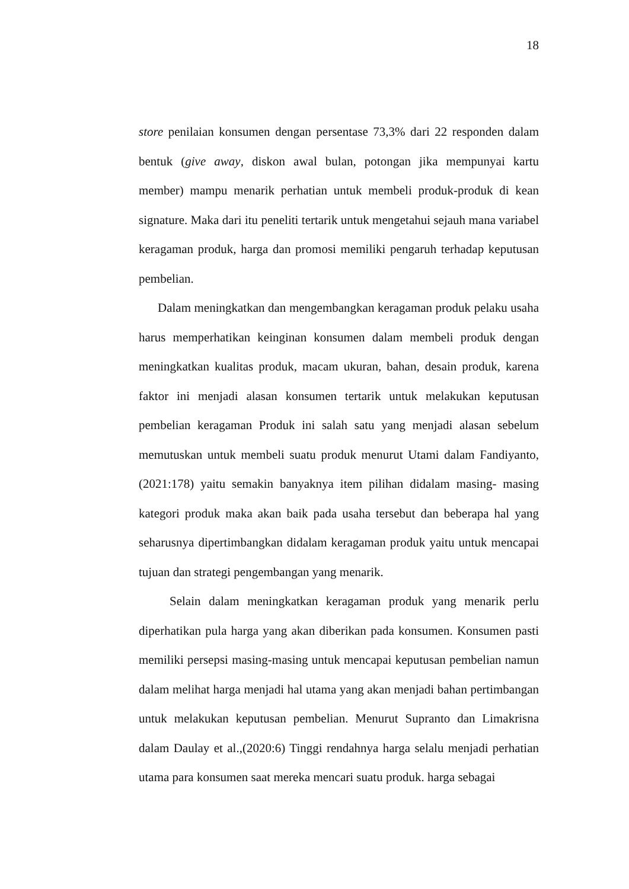18
store penilaian konsumen dengan persentase 73,3% dari 22 responden dalam bentuk (give away, diskon awal bulan, potongan jika mempunyai kartu member) mampu menarik perhatian untuk membeli produk-produk di kean signature. Maka dari itu peneliti tertarik untuk mengetahui sejauh mana variabel keragaman produk, harga dan promosi memiliki pengaruh terhadap keputusan pembelian.
Dalam meningkatkan dan mengembangkan keragaman produk pelaku usaha harus memperhatikan keinginan konsumen dalam membeli produk dengan meningkatkan kualitas produk, macam ukuran, bahan, desain produk, karena faktor ini menjadi alasan konsumen tertarik untuk melakukan keputusan pembelian keragaman Produk ini salah satu yang menjadi alasan sebelum memutuskan untuk membeli suatu produk menurut Utami dalam Fandiyanto, (2021:178) yaitu semakin banyaknya item pilihan didalam masing- masing kategori produk maka akan baik pada usaha tersebut dan beberapa hal yang seharusnya dipertimbangkan didalam keragaman produk yaitu untuk mencapai tujuan dan strategi pengembangan yang menarik.
Selain dalam meningkatkan keragaman produk yang menarik perlu diperhatikan pula harga yang akan diberikan pada konsumen. Konsumen pasti memiliki persepsi masing-masing untuk mencapai keputusan pembelian namun dalam melihat harga menjadi hal utama yang akan menjadi bahan pertimbangan untuk melakukan keputusan pembelian. Menurut Supranto dan Limakrisna dalam Daulay et al.,(2020:6) Tinggi rendahnya harga selalu menjadi perhatian utama para konsumen saat mereka mencari suatu produk. harga sebagai